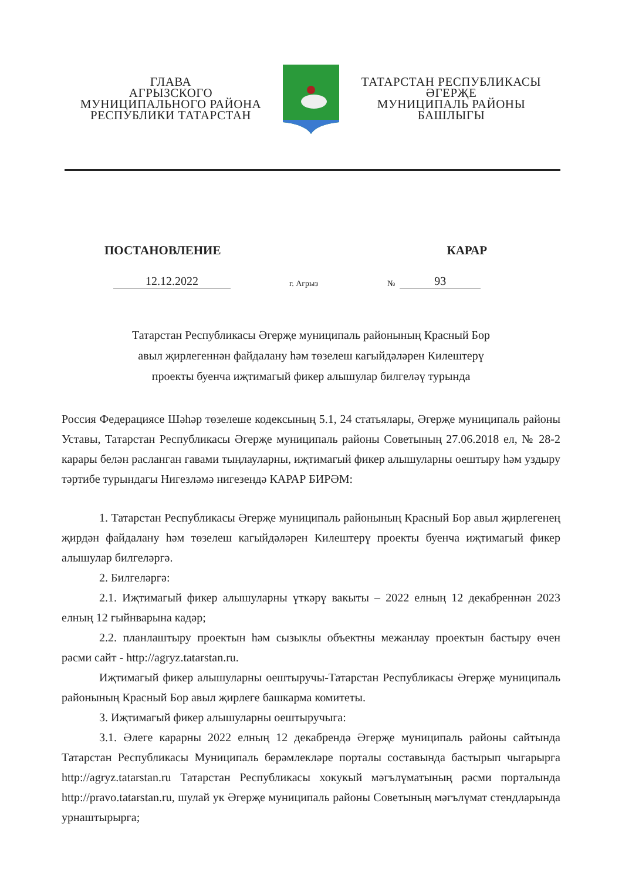ГЛАВА
АГРЫЗСКОГО
МУНИЦИПАЛЬНОГО РАЙОНА
РЕСПУБЛИКИ ТАТАРСТАН
ТАТАРСТАН РЕСПУБЛИКАСЫ
ӘГЕРҖЕ
МУНИЦИПАЛЬ РАЙОНЫ
БАШЛЫГЫ
ПОСТАНОВЛЕНИЕ КАРАР
12.12.2022 г. Агрыз № 93
Татарстан Республикасы Әгерҗе муниципаль районының Красный Бор
авыл җирлегеннән файдалану һәм төзелеш кагыйдәләрен Килештерү
проекты буенча иҗтимагый фикер алышулар билгеләү турында
Россия Федерациясе Шәһәр төзелеше кодексының 5.1, 24 статьялары, Әгерҗе муниципаль районы Уставы, Татарстан Республикасы Әгерҗе муниципаль районы Советының 27.06.2018 ел, № 28-2 карары белән расланган гавами тыңлауларны, иҗтимагый фикер алышуларны оештыру һәм уздыру тәртибе турындагы Нигезләмә нигезендә КАРАР БИРӘМ:
1. Татарстан Республикасы Әгерҗе муниципаль районының Красный Бор авыл җирлегенең җирдән файдалану һәм төзелеш кагыйдәләрен Килештерү проекты буенча иҗтимагый фикер алышулар билгеләргә.
2. Билгеләргә:
2.1. Иҗтимагый фикер алышуларны үткәрү вакыты – 2022 елның 12 декабреннән 2023 елның 12 гыйнварына кадәр;
2.2. планлаштыру проектын һәм сызыклы объектны межанлау проектын бастыру өчен рәсми сайт - http://agryz.tatarstan.ru.
Иҗтимагый фикер алышуларны оештыручы-Татарстан Республикасы Әгерҗе муниципаль районының Красный Бор авыл җирлеге башкарма комитеты.
3. Иҗтимагый фикер алышуларны оештыручыга:
3.1. Әлеге карарны 2022 елның 12 декабрендә Әгерҗе муниципаль районы сайтында Татарстан Республикасы Муниципаль берәмлекләре порталы составында бастырып чыгарырга http://agryz.tatarstan.ru Татарстан Республикасы хокукый мәгълүматының рәсми порталында http://pravo.tatarstan.ru, шулай ук Әгерҗе муниципаль районы Советының мәгълүмат стендларында урнаштырырга;